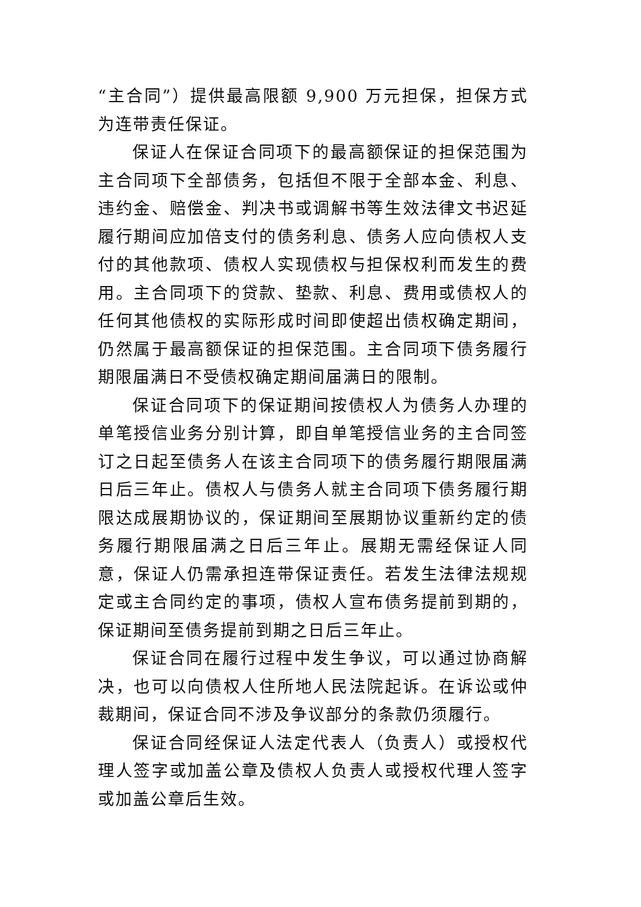“主合同”）提供最高限额 9,900 万元担保，担保方式为连带责任保证。
保证人在保证合同项下的最高额保证的担保范围为主合同项下全部债务，包括但不限于全部本金、利息、违约金、赔偿金、判决书或调解书等生效法律文书迟延履行期间应加倍支付的债务利息、债务人应向债权人支付的其他款项、债权人实现债权与担保权利而发生的费用。主合同项下的贷款、垫款、利息、费用或债权人的任何其他债权的实际形成时间即使超出债权确定期间，仍然属于最高额保证的担保范围。主合同项下债务履行期限届满日不受债权确定期间届满日的限制。
保证合同项下的保证期间按债权人为债务人办理的单笔授信业务分别计算，即自单笔授信业务的主合同签订之日起至债务人在该主合同项下的债务履行期限届满日后三年止。债权人与债务人就主合同项下债务履行期限达成展期协议的，保证期间至展期协议重新约定的债务履行期限届满之日后三年止。展期无需经保证人同意，保证人仍需承担连带保证责任。若发生法律法规规定或主合同约定的事项，债权人宣布债务提前到期的，保证期间至债务提前到期之日后三年止。
保证合同在履行过程中发生争议，可以通过协商解决，也可以向债权人住所地人民法院起诉。在诉讼或仲裁期间，保证合同不涉及争议部分的条款仍须履行。
保证合同经保证人法定代表人（负责人）或授权代理人签字或加盖公章及债权人负责人或授权代理人签字或加盖公章后生效。